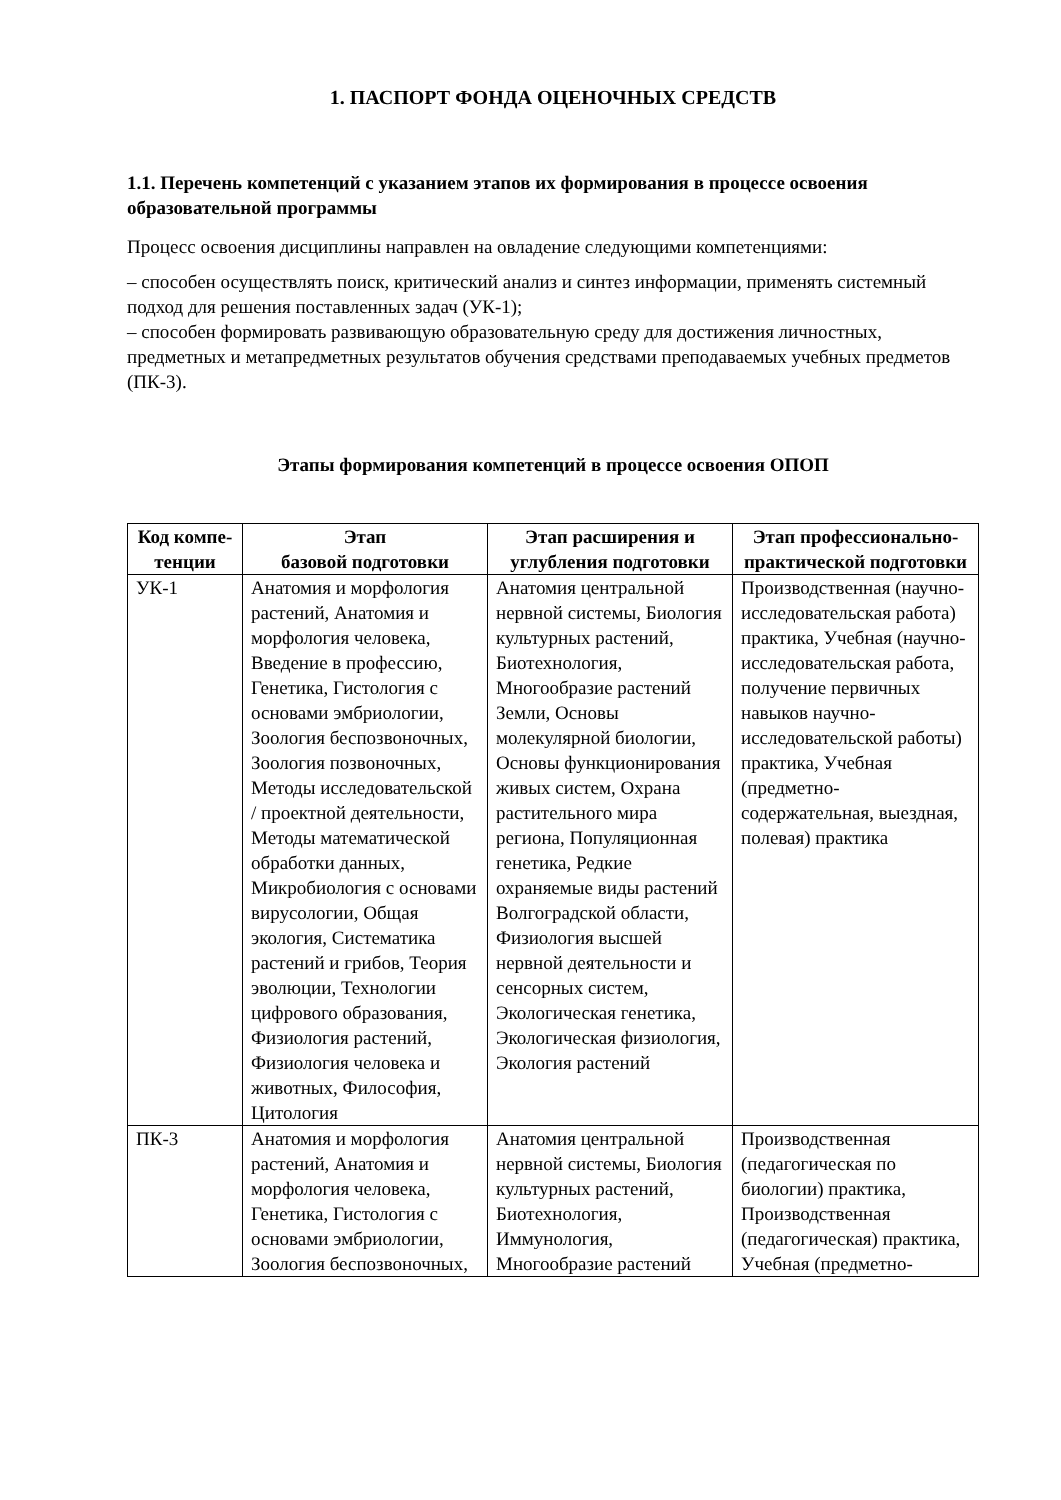1. ПАСПОРТ ФОНДА ОЦЕНОЧНЫХ СРЕДСТВ
1.1. Перечень компетенций с указанием этапов их формирования в процессе освоения образовательной программы
Процесс освоения дисциплины направлен на овладение следующими компетенциями:
– способен осуществлять поиск, критический анализ и синтез информации, применять системный подход для решения поставленных задач (УК-1);
– способен формировать развивающую образовательную среду для достижения личностных, предметных и метапредметных результатов обучения средствами преподаваемых учебных предметов (ПК-3).
Этапы формирования компетенций в процессе освоения ОПОП
| Код компе-тенции | Этап базовой подготовки | Этап расширения и углубления подготовки | Этап профессионально-практической подготовки |
| --- | --- | --- | --- |
| УК-1 | Анатомия и морфология растений, Анатомия и морфология человека, Введение в профессию, Генетика, Гистология с основами эмбриологии, Зоология беспозвоночных, Зоология позвоночных, Методы исследовательской / проектной деятельности, Методы математической обработки данных, Микробиология с основами вирусологии, Общая экология, Систематика растений и грибов, Теория эволюции, Технологии цифрового образования, Физиология растений, Физиология человека и животных, Философия, Цитология | Анатомия центральной нервной системы, Биология культурных растений, Биотехнология, Многообразие растений Земли, Основы молекулярной биологии, Основы функционирования живых систем, Охрана растительного мира региона, Популяционная генетика, Редкие охраняемые виды растений Волгоградской области, Физиология высшей нервной деятельности и сенсорных систем, Экологическая генетика, Экологическая физиология, Экология растений | Производственная (научно-исследовательская работа) практика, Учебная (научно-исследовательская работа, получение первичных навыков научно-исследовательской работы) практика, Учебная (предметно-содержательная, выездная, полевая) практика |
| ПК-3 | Анатомия и морфология растений, Анатомия и морфология человека, Генетика, Гистология с основами эмбриологии, Зоология беспозвоночных, | Анатомия центральной нервной системы, Биология культурных растений, Биотехнология, Иммунология, Многообразие растений | Производственная (педагогическая по биологии) практика, Производственная (педагогическая) практика, Учебная (предметно- |